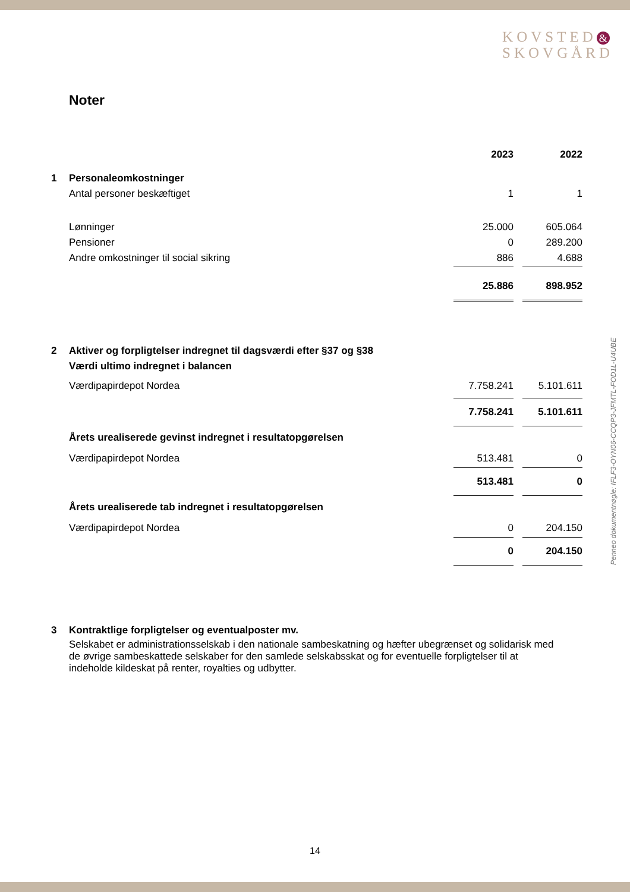KOVSTED &
SKOVGÅRD
Noter
Penneo dokumentnøgle: IFLF3-OYN06-CCQP3-JFMTL-FOD1L-U4UBE
| | | 2023 | | 2022 |
| 1 | Personaleomkostninger | | | |
| | Antal personer beskæftiget | 1 | | 1 |
| | Lønninger | 25.000 | | 605.064 |
| | Pensioner | 0 | | 289.200 |
| | Andre omkostninger til social sikring | 886 | | 4.688 |
| | | 25.886 | | 898.952 |
| 2 | Aktiver og forpligtelser indregnet til dagsværdi efter §37 og §38 | | | |
| | Værdi ultimo indregnet i balancen | | | |
| | Værdipapirdepot Nordea | 7.758.241 | | 5.101.611 |
| | | 7.758.241 | | 5.101.611 |
| | Årets urealiserede gevinst indregnet i resultatopgørelsen | | | |
| | Værdipapirdepot Nordea | 513.481 | | 0 |
| | | 513.481 | | 0 |
| | Årets urealiserede tab indregnet i resultatopgørelsen | | | |
| | Værdipapirdepot Nordea | 0 | | 204.150 |
| | | 0 | | 204.150 |
3 Kontraktlige forpligtelser og eventualposter mv.
Selskabet er administrationsselskab i den nationale sambeskatning og hæfter ubegrænset og solidarisk med de øvrige sambeskattede selskaber for den samlede selskabsskat og for eventuelle forpligtelser til at indeholde kildeskat på renter, royalties og udbytter.
14